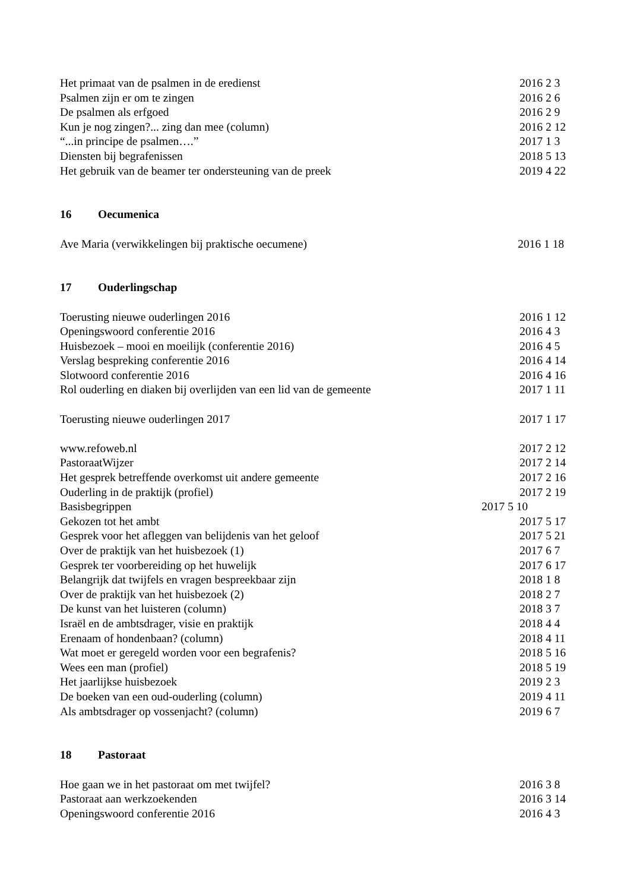Het primaat van de psalmen in de eredienst 2016 2 3
Psalmen zijn er om te zingen 2016 2 6
De psalmen als erfgoed 2016 2 9
Kun je nog zingen?... zing dan mee (column) 2016 2 12
“...in principe de psalmen….” 2017 1 3
Diensten bij begrafenissen 2018 5 13
Het gebruik van de beamer ter ondersteuning van de preek 2019 4 22
16 Oecumenica
Ave Maria (verwikkelingen bij praktische oecumene) 2016 1 18
17 Ouderlingschap
Toerusting nieuwe ouderlingen 2016 2016 1 12
Openingswoord conferentie 2016 2016 4 3
Huisbezoek – mooi en moeilijk (conferentie 2016) 2016 4 5
Verslag bespreking conferentie 2016 2016 4 14
Slotwoord conferentie 2016 2016 4 16
Rol ouderling en diaken bij overlijden van een lid van de gemeente 2017 1 11
Toerusting nieuwe ouderlingen 2017 2017 1 17
www.refoweb.nl 2017 2 12
PastoraatWijzer 2017 2 14
Het gesprek betreffende overkomst uit andere gemeente 2017 2 16
Ouderling in de praktijk (profiel) 2017 2 19
Basisbegrippen 2017 5 10
Gekozen tot het ambt 2017 5 17
Gesprek voor het afleggen van belijdenis van het geloof 2017 5 21
Over de praktijk van het huisbezoek (1) 2017 6 7
Gesprek ter voorbereiding op het huwelijk 2017 6 17
Belangrijk dat twijfels en vragen bespreekbaar zijn 2018 1 8
Over de praktijk van het huisbezoek (2) 2018 2 7
De kunst van het luisteren (column) 2018 3 7
Israël en de ambtsdrager, visie en praktijk 2018 4 4
Erenaam of hondenbaan? (column) 2018 4 11
Wat moet er geregeld worden voor een begrafenis? 2018 5 16
Wees een man (profiel) 2018 5 19
Het jaarlijkse huisbezoek 2019 2 3
De boeken van een oud-ouderling (column) 2019 4 11
Als ambtsdrager op vossenjacht? (column) 2019 6 7
18 Pastoraat
Hoe gaan we in het pastoraat om met twijfel? 2016 3 8
Pastoraat aan werkzoekenden 2016 3 14
Openingswoord conferentie 2016 2016 4 3